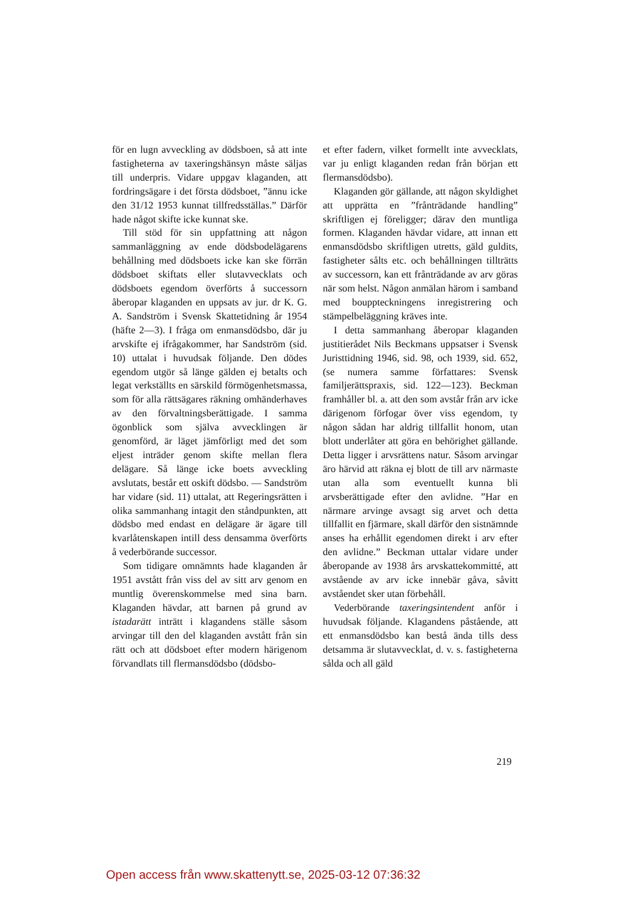för en lugn avveckling av dödsboen, så att inte fastigheterna av taxeringshänsyn måste säljas till underpris. Vidare uppgav klaganden, att fordringsägare i det första dödsboet, ”ännu icke den 31/12 1953 kunnat tillfredsställas.” Därför hade något skifte icke kunnat ske.
Till stöd för sin uppfattning att någon sammanläggning av ende dödsbodelägarens behållning med dödsboets icke kan ske förrän dödsboet skiftats eller slutavvecklats och dödsboets egendom överförts å successorn åberopar klaganden en uppsats av jur. dr K. G. A. Sandström i Svensk Skattetidning år 1954 (häfte 2—3). I fråga om enmansdödsbo, där ju arvskifte ej ifrågakommer, har Sandström (sid. 10) uttalat i huvudsak följande. Den dödes egendom utgör så länge gälden ej betalts och legat verkställts en särskild förmögenhetsmassa, som för alla rättsägares räkning omhänderhaves av den förvaltningsberättigade. I samma ögonblick som själva avvecklingen är genomförd, är läget jämförligt med det som eljest inträder genom skifte mellan flera delägare. Så länge icke boets avveckling avslutats, består ett oskift dödsbo. — Sandström har vidare (sid. 11) uttalat, att Regeringsrätten i olika sammanhang intagit den ståndpunkten, att dödsbo med endast en delägare är ägare till kvarlåtenskapen intill dess densamma överförts å vederbörande successor.
Som tidigare omnämnts hade klaganden år 1951 avstått från viss del av sitt arv genom en muntlig överenskommelse med sina barn. Klaganden hävdar, att barnen på grund av istadarätt inträtt i klagandens ställe såsom arvingar till den del klaganden avstått från sin rätt och att dödsboet efter modern härigenom förvandlats till flermansdödsbo (dödsbo-
et efter fadern, vilket formellt inte avvecklats, var ju enligt klaganden redan från början ett flermansdödsbo).
Klaganden gör gällande, att någon skyldighet att upprätta en ”frånträdande handling” skriftligen ej föreligger; därav den muntliga formen. Klaganden hävdar vidare, att innan ett enmansdödsbo skriftligen utretts, gäld guldits, fastigheter sålts etc. och behållningen tillträtts av successorn, kan ett frånträdande av arv göras när som helst. Någon anmälan härom i samband med bouppteckningens inregistrering och stämpelbeläggning kräves inte.
I detta sammanhang åberopar klaganden justitierådet Nils Beckmans uppsatser i Svensk Juristtidning 1946, sid. 98, och 1939, sid. 652, (se numera samme författares: Svensk familjerättspraxis, sid. 122—123). Beckman framhåller bl. a. att den som avstår från arv icke därigenom förfogar över viss egendom, ty någon sådan har aldrig tillfallit honom, utan blott underlåter att göra en behörighet gällande. Detta ligger i arvsrättens natur. Såsom arvingar äro härvid att räkna ej blott de till arv närmaste utan alla som eventuellt kunna bli arvsberättigade efter den avlidne. ”Har en närmare arvinge avsagt sig arvet och detta tillfallit en fjärmare, skall därför den sistnämnde anses ha erhållit egendomen direkt i arv efter den avlidne.” Beckman uttalar vidare under åberopande av 1938 års arvskattekommitté, att avstående av arv icke innebär gåva, såvitt avståendet sker utan förbehåll.
Vederbörande taxeringsintendent anför i huvudsak följande. Klagandens påstående, att ett enmansdödsbo kan bestå ända tills dess detsamma är slutavvecklat, d. v. s. fastigheterna sålda och all gäld
219
Open access från www.skattenytt.se, 2025-03-12 07:36:32